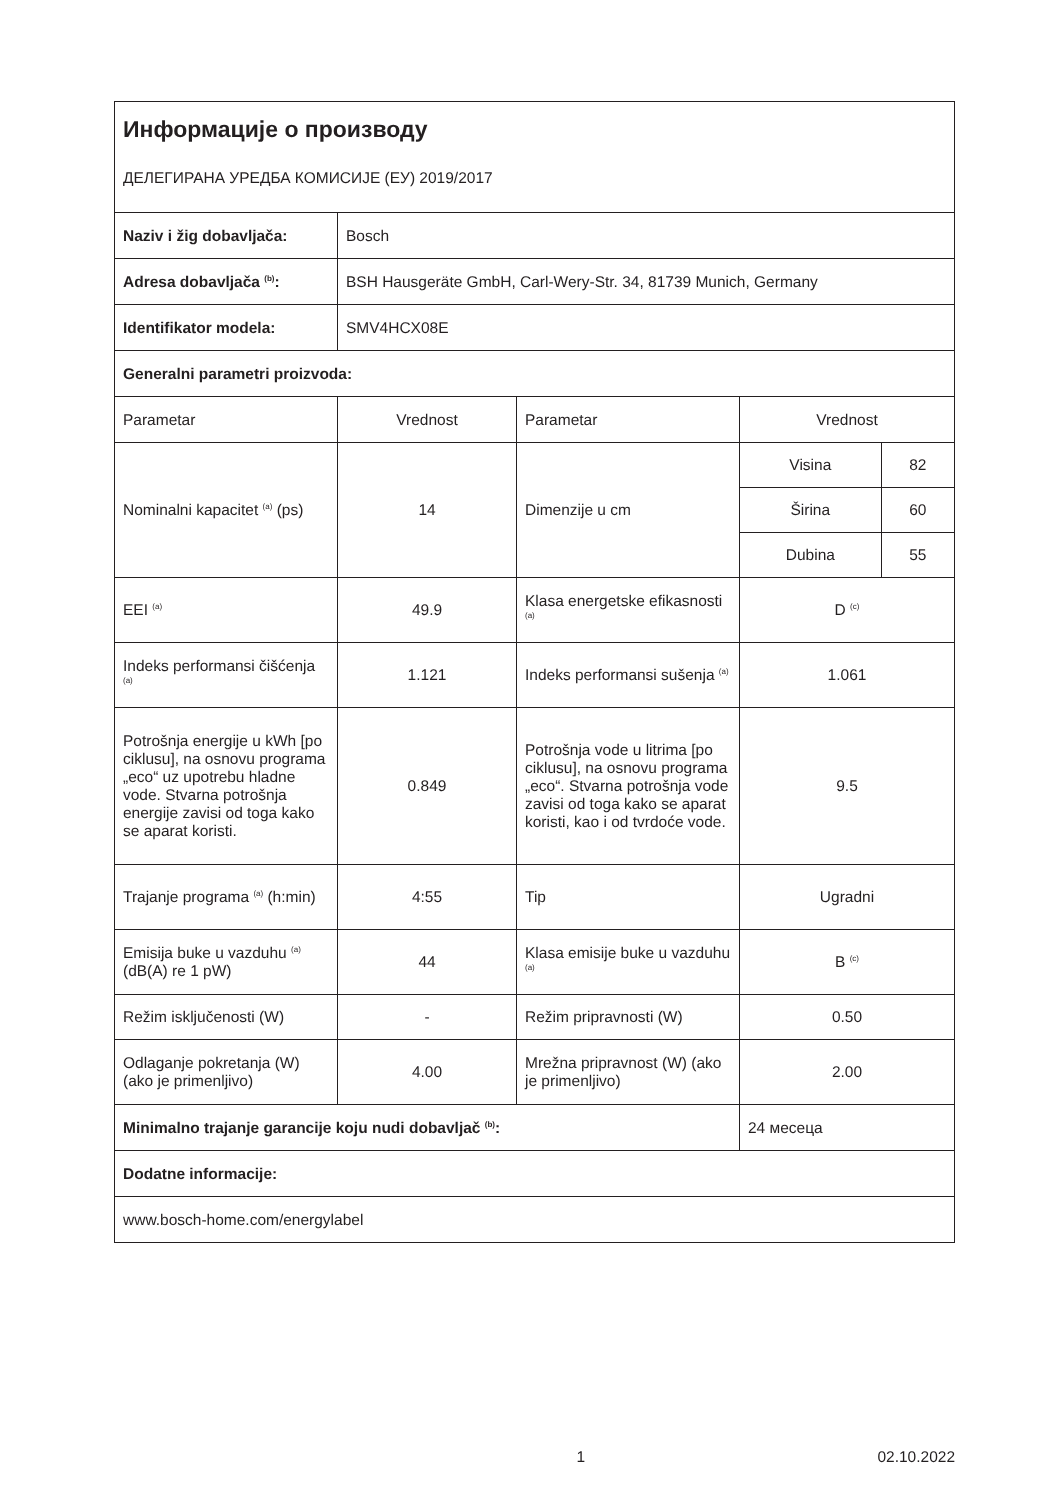| Информације о производу ДЕЛЕГИРАНА УРЕДБА КОМИСИЈЕ (ЕУ) 2019/2017 | | | | |
| Naziv i žig dobavljača: | Bosch | | | |
| Adresa dobavljača <sup>(b)</sup>: | BSH Hausgeräte GmbH, Carl-Wery-Str. 34, 81739 Munich, Germany | | | |
| Identifikator modela: | SMV4HCX08E | | | |
| Generalni parametri proizvoda: | | | | |
| Parametar | Vrednost | Parametar | Vrednost | |
| Nominalni kapacitet <sup>(a)</sup> (ps) | 14 | Dimenzije u cm | Visina | 82 |
| | | | Širina | 60 |
| | | | Dubina | 55 |
| EEI <sup>(a)</sup> | 49.9 | Klasa energetske efikasnosti <sup>(a)</sup> | D <sup>(c)</sup> | |
| Indeks performansi čišćenja <sup>(a)</sup> | 1.121 | Indeks performansi sušenja <sup>(a)</sup> | 1.061 | |
| Potrošnja energije u kWh [po ciklusu], na osnovu programa „eco“ uz upotrebu hladne vode. Stvarna potrošnja energije zavisi od toga kako se aparat koristi. | 0.849 | Potrošnja vode u litrima [po ciklusu], na osnovu programa „eco“. Stvarna potrošnja vode zavisi od toga kako se aparat koristi, kao i od tvrdoće vode. | 9.5 | |
| Trajanje programa <sup>(a)</sup> (h:min) | 4:55 | Tip | Ugradni | |
| Emisija buke u vazduhu <sup>(a)</sup> (dB(A) re 1 pW) | 44 | Klasa emisije buke u vazduhu <sup>(a)</sup> | B <sup>(c)</sup> | |
| Režim isključenosti (W) | - | Režim pripravnosti (W) | 0.50 | |
| Odlaganje pokretanja (W) (ako je primenljivo) | 4.00 | Mrežna pripravnost (W) (ako je primenljivo) | 2.00 | |
| Minimalno trajanje garancije koju nudi dobavljač <sup>(b)</sup>: | | | 24 месеца | |
| Dodatne informacije: | | | | |
| www.bosch-home.com/energylabel | | | | |
1 02.10.2022